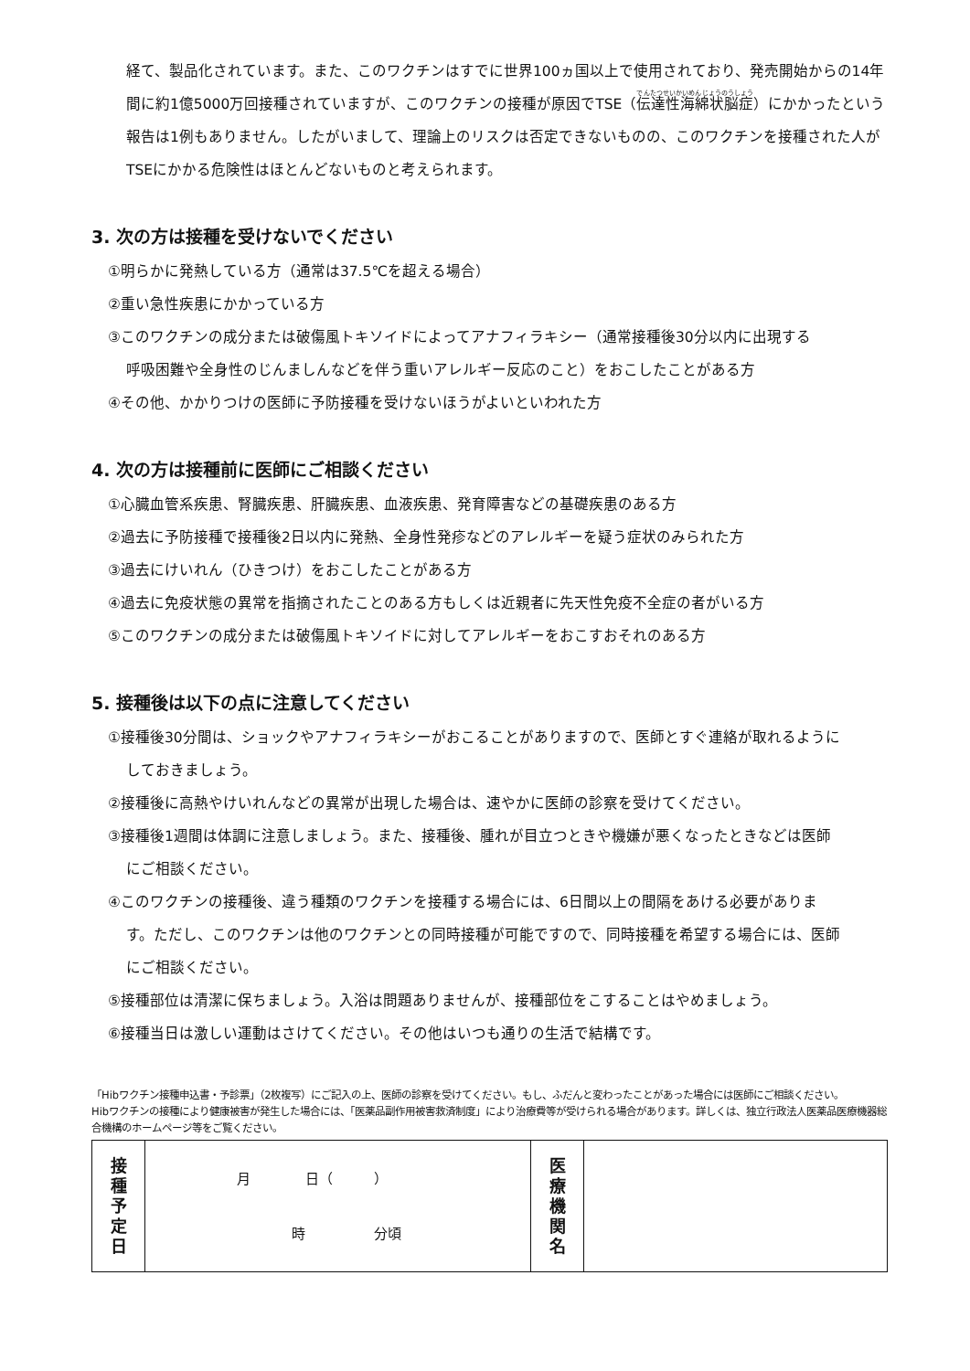経て、製品化されています。また、このワクチンはすでに世界100ヵ国以上で使用されており、発売開始からの14年間に約1億5000万回接種されていますが、このワクチンの接種が原因でTSE（伝達性海綿状脳症）にかかったという報告は1例もありません。したがいまして、理論上のリスクは否定できないものの、このワクチンを接種された人がTSEにかかる危険性はほとんどないものと考えられます。
3. 次の方は接種を受けないでください
①明らかに発熱している方（通常は37.5℃を超える場合）
②重い急性疾患にかかっている方
③このワクチンの成分または破傷風トキソイドによってアナフィラキシー（通常接種後30分以内に出現する
呼吸困難や全身性のじんましんなどを伴う重いアレルギー反応のこと）をおこしたことがある方
④その他、かかりつけの医師に予防接種を受けないほうがよいといわれた方
4. 次の方は接種前に医師にご相談ください
①心臓血管系疾患、腎臓疾患、肝臓疾患、血液疾患、発育障害などの基礎疾患のある方
②過去に予防接種で接種後2日以内に発熱、全身性発疹などのアレルギーを疑う症状のみられた方
③過去にけいれん（ひきつけ）をおこしたことがある方
④過去に免疫状態の異常を指摘されたことのある方もしくは近親者に先天性免疫不全症の者がいる方
⑤このワクチンの成分または破傷風トキソイドに対してアレルギーをおこすおそれのある方
5. 接種後は以下の点に注意してください
①接種後30分間は、ショックやアナフィラキシーがおこることがありますので、医師とすぐ連絡が取れるように
しておきましょう。
②接種後に高熱やけいれんなどの異常が出現した場合は、速やかに医師の診察を受けてください。
③接種後1週間は体調に注意しましょう。また、接種後、腫れが目立つときや機嫌が悪くなったときなどは医師
にご相談ください。
④このワクチンの接種後、違う種類のワクチンを接種する場合には、6日間以上の間隔をあける必要がありま
す。ただし、このワクチンは他のワクチンとの同時接種が可能ですので、同時接種を希望する場合には、医師
にご相談ください。
⑤接種部位は清潔に保ちましょう。入浴は問題ありませんが、接種部位をこすることはやめましょう。
⑥接種当日は激しい運動はさけてください。その他はいつも通りの生活で結構です。
「Hibワクチン接種申込書・予診票」（2枚複写）にご記入の上、医師の診察を受けてください。もし、ふだんと変わったことがあった場合には医師にご相談ください。
Hibワクチンの接種により健康被害が発生した場合には、「医薬品副作用被害救済制度」により治療費等が受けられる場合があります。詳しくは、独立行政法人医薬品医療機器総合機構のホームページ等をご覧ください。
| 接 種 予 定 日 | 月 日（ ） 時 分頃 | 医 療 機 関 名 | |